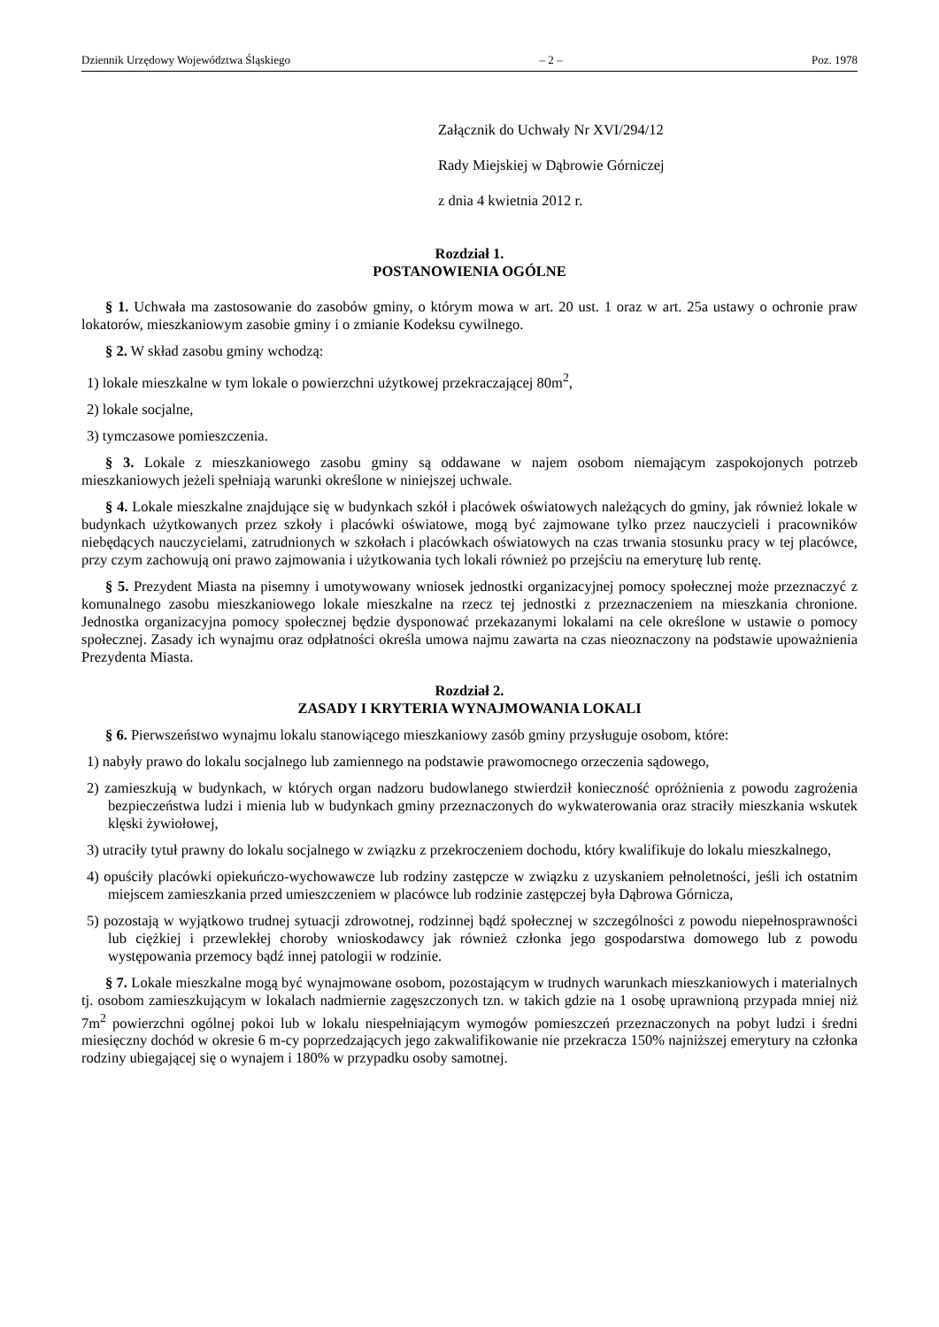Dziennik Urzędowy Województwa Śląskiego – 2 – Poz. 1978
Załącznik do Uchwały Nr XVI/294/12
Rady Miejskiej w Dąbrowie Górniczej
z dnia 4 kwietnia 2012 r.
Rozdział 1.
POSTANOWIENIA OGÓLNE
§ 1. Uchwała ma zastosowanie do zasobów gminy, o którym mowa w art. 20 ust. 1 oraz w art. 25a ustawy o ochronie praw lokatorów, mieszkaniowym zasobie gminy i o zmianie Kodeksu cywilnego.
§ 2. W skład zasobu gminy wchodzą:
1) lokale mieszkalne w tym lokale o powierzchni użytkowej przekraczającej 80m<sup>2</sup>,
2) lokale socjalne,
3) tymczasowe pomieszczenia.
§ 3. Lokale z mieszkaniowego zasobu gminy są oddawane w najem osobom niemającym zaspokojonych potrzeb mieszkaniowych jeżeli spełniają warunki określone w niniejszej uchwale.
§ 4. Lokale mieszkalne znajdujące się w budynkach szkół i placówek oświatowych należących do gminy, jak również lokale w budynkach użytkowanych przez szkoły i placówki oświatowe, mogą być zajmowane tylko przez nauczycieli i pracowników niebędących nauczycielami, zatrudnionych w szkołach i placówkach oświatowych na czas trwania stosunku pracy w tej placówce, przy czym zachowują oni prawo zajmowania i użytkowania tych lokali również po przejściu na emeryturę lub rentę.
§ 5. Prezydent Miasta na pisemny i umotywowany wniosek jednostki organizacyjnej pomocy społecznej może przeznaczyć z komunalnego zasobu mieszkaniowego lokale mieszkalne na rzecz tej jednostki z przeznaczeniem na mieszkania chronione. Jednostka organizacyjna pomocy społecznej będzie dysponować przekazanymi lokalami na cele określone w ustawie o pomocy społecznej. Zasady ich wynajmu oraz odpłatności określa umowa najmu zawarta na czas nieoznaczony na podstawie upoważnienia Prezydenta Miasta.
Rozdział 2.
ZASADY I KRYTERIA WYNAJMOWANIA LOKALI
§ 6. Pierwszeństwo wynajmu lokalu stanowiącego mieszkaniowy zasób gminy przysługuje osobom, które:
1) nabyły prawo do lokalu socjalnego lub zamiennego na podstawie prawomocnego orzeczenia sądowego,
2) zamieszkują w budynkach, w których organ nadzoru budowlanego stwierdził konieczność opróżnienia z powodu zagrożenia bezpieczeństwa ludzi i mienia lub w budynkach gminy przeznaczonych do wykwaterowania oraz straciły mieszkania wskutek klęski żywiołowej,
3) utraciły tytuł prawny do lokalu socjalnego w związku z przekroczeniem dochodu, który kwalifikuje do lokalu mieszkalnego,
4) opuściły placówki opiekuńczo-wychowawcze lub rodziny zastępcze w związku z uzyskaniem pełnoletności, jeśli ich ostatnim miejscem zamieszkania przed umieszczeniem w placówce lub rodzinie zastępczej była Dąbrowa Górnicza,
5) pozostają w wyjątkowo trudnej sytuacji zdrowotnej, rodzinnej bądź społecznej w szczególności z powodu niepełnosprawności lub ciężkiej i przewlekłej choroby wnioskodawcy jak również członka jego gospodarstwa domowego lub z powodu występowania przemocy bądź innej patologii w rodzinie.
§ 7. Lokale mieszkalne mogą być wynajmowane osobom, pozostającym w trudnych warunkach mieszkaniowych i materialnych tj. osobom zamieszkującym w lokalach nadmiernie zagęszczonych tzn. w takich gdzie na 1 osobę uprawnioną przypada mniej niż 7m<sup>2</sup> powierzchni ogólnej pokoi lub w lokalu niespełniającym wymogów pomieszczeń przeznaczonych na pobyt ludzi i średni miesięczny dochód w okresie 6 m-cy poprzedzających jego zakwalifikowanie nie przekracza 150% najniższej emerytury na członka rodziny ubiegającej się o wynajem i 180% w przypadku osoby samotnej.